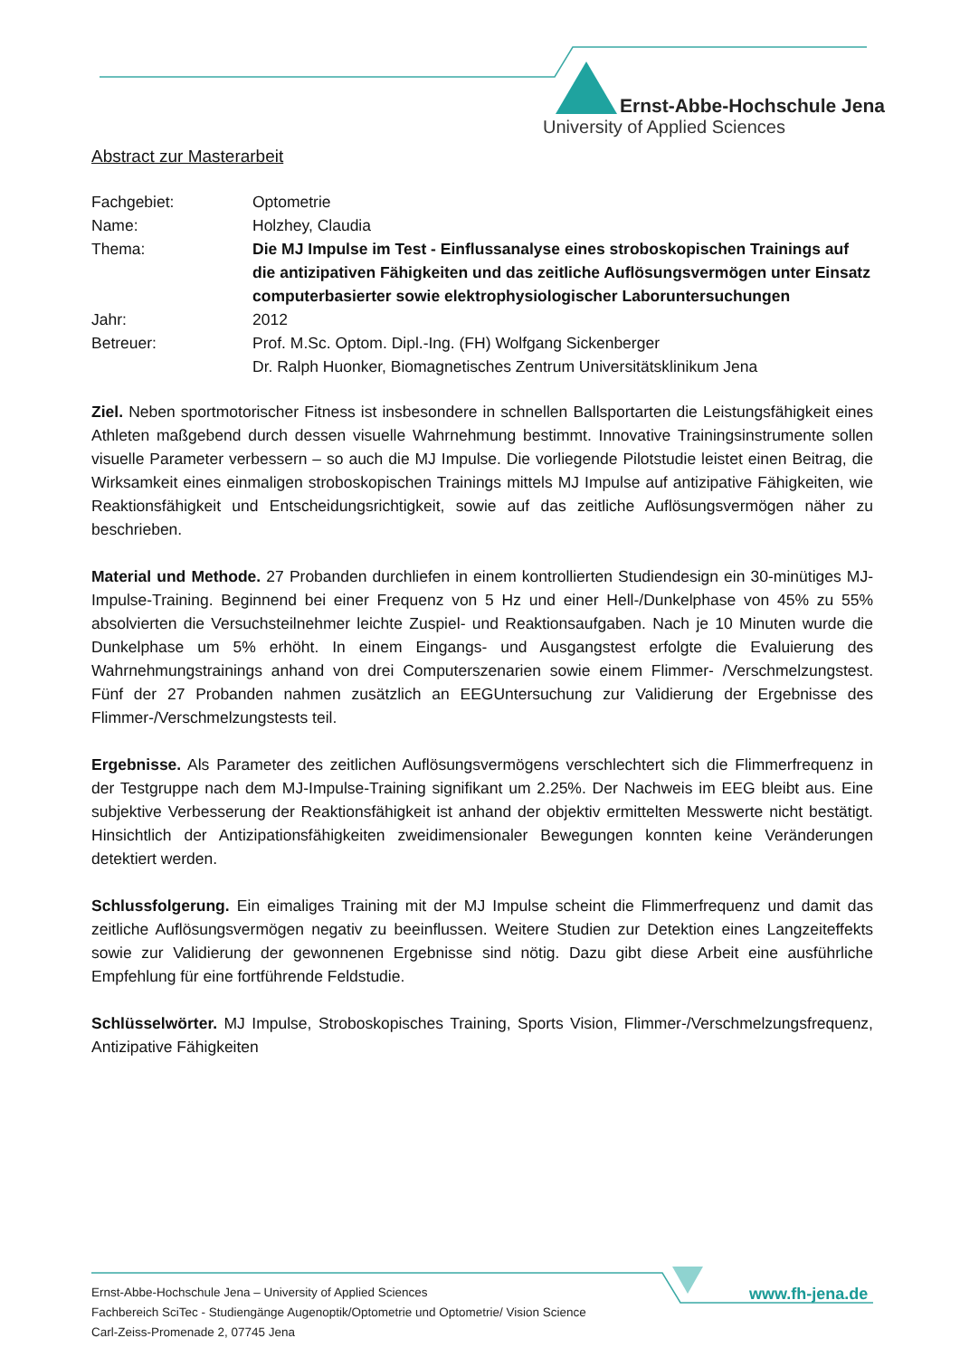Ernst-Abbe-Hochschule Jena
University of Applied Sciences
Abstract zur Masterarbeit
Fachgebiet: Optometrie
Name: Holzhey, Claudia
Thema: Die MJ Impulse im Test - Einflussanalyse eines stroboskopischen Trainings auf die antizipativen Fähigkeiten und das zeitliche Auflösungsvermögen unter Einsatz computerbasierter sowie elektrophysiologischer Laboruntersuchungen
Jahr: 2012
Betreuer: Prof. M.Sc. Optom. Dipl.-Ing. (FH) Wolfgang Sickenberger
Dr. Ralph Huonker, Biomagnetisches Zentrum Universitätsklinikum Jena
Ziel. Neben sportmotorischer Fitness ist insbesondere in schnellen Ballsportarten die Leistungsfähigkeit eines Athleten maßgebend durch dessen visuelle Wahrnehmung bestimmt. Innovative Trainingsinstrumente sollen visuelle Parameter verbessern – so auch die MJ Impulse. Die vorliegende Pilotstudie leistet einen Beitrag, die Wirksamkeit eines einmaligen stroboskopischen Trainings mittels MJ Impulse auf antizipative Fähigkeiten, wie Reaktionsfähigkeit und Entscheidungsrichtigkeit, sowie auf das zeitliche Auflösungsvermögen näher zu beschrieben.
Material und Methode. 27 Probanden durchliefen in einem kontrollierten Studiendesign ein 30-minütiges MJ-Impulse-Training. Beginnend bei einer Frequenz von 5 Hz und einer Hell-/Dunkelphase von 45% zu 55% absolvierten die Versuchsteilnehmer leichte Zuspiel- und Reaktionsaufgaben. Nach je 10 Minuten wurde die Dunkelphase um 5% erhöht. In einem Eingangs- und Ausgangstest erfolgte die Evaluierung des Wahrnehmungstrainings anhand von drei Computerszenarien sowie einem Flimmer- /Verschmelzungstest. Fünf der 27 Probanden nahmen zusätzlich an EEGUntersuchung zur Validierung der Ergebnisse des Flimmer-/Verschmelzungstests teil.
Ergebnisse. Als Parameter des zeitlichen Auflösungsvermögens verschlechtert sich die Flimmerfrequenz in der Testgruppe nach dem MJ-Impulse-Training signifikant um 2.25%. Der Nachweis im EEG bleibt aus. Eine subjektive Verbesserung der Reaktionsfähigkeit ist anhand der objektiv ermittelten Messwerte nicht bestätigt. Hinsichtlich der Antizipationsfähigkeiten zweidimensionaler Bewegungen konnten keine Veränderungen detektiert werden.
Schlussfolgerung. Ein eimaliges Training mit der MJ Impulse scheint die Flimmerfrequenz und damit das zeitliche Auflösungsvermögen negativ zu beeinflussen. Weitere Studien zur Detektion eines Langzeiteffekts sowie zur Validierung der gewonnenen Ergebnisse sind nötig. Dazu gibt diese Arbeit eine ausführliche Empfehlung für eine fortführende Feldstudie.
Schlüsselwörter. MJ Impulse, Stroboskopisches Training, Sports Vision, Flimmer-/Verschmelzungsfrequenz, Antizipative Fähigkeiten
Ernst-Abbe-Hochschule Jena – University of Applied Sciences
Fachbereich SciTec - Studiengänge Augenoptik/Optometrie und Optometrie/ Vision Science
Carl-Zeiss-Promenade 2, 07745 Jena
www.fh-jena.de